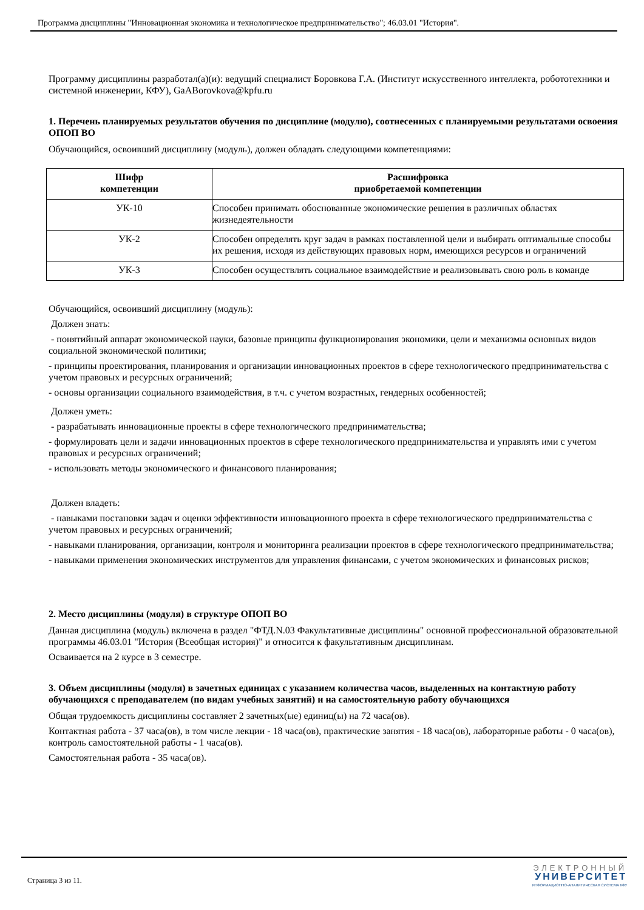Программа дисциплины "Инновационная экономика и технологическое предпринимательство"; 46.03.01 "История".
Программу дисциплины разработал(а)(и): ведущий специалист Боровкова Г.А. (Институт искусственного интеллекта, робототехники и системной инженерии, КФУ), GaABorovkova@kpfu.ru
1. Перечень планируемых результатов обучения по дисциплине (модулю), соотнесенных с планируемыми результатами освоения ОПОП ВО
Обучающийся, освоивший дисциплину (модуль), должен обладать следующими компетенциями:
| Шифр компетенции | Расшифровка приобретаемой компетенции |
| --- | --- |
| УК-10 | Способен принимать обоснованные экономические решения в различных областях жизнедеятельности |
| УК-2 | Способен определять круг задач в рамках поставленной цели и выбирать оптимальные способы их решения, исходя из действующих правовых норм, имеющихся ресурсов и ограничений |
| УК-3 | Способен осуществлять социальное взаимодействие и реализовывать свою роль в команде |
Обучающийся, освоивший дисциплину (модуль):
Должен знать:
- понятийный аппарат экономической науки, базовые принципы функционирования экономики, цели и механизмы основных видов социальной экономической политики;
- принципы проектирования, планирования и организации инновационных проектов в сфере технологического предпринимательства с учетом правовых и ресурсных ограничений;
- основы организации социального взаимодействия, в т.ч. с учетом возрастных, гендерных особенностей;
Должен уметь:
- разрабатывать инновационные проекты в сфере технологического предпринимательства;
- формулировать цели и задачи инновационных проектов в сфере технологического предпринимательства и управлять ими с учетом правовых и ресурсных ограничений;
- использовать методы экономического и финансового планирования;
Должен владеть:
- навыками постановки задач и оценки эффективности инновационного проекта в сфере технологического предпринимательства с учетом правовых и ресурсных ограничений;
- навыками планирования, организации, контроля и мониторинга реализации проектов в сфере технологического предпринимательства;
- навыками применения экономических инструментов для управления финансами, с учетом экономических и финансовых рисков;
2. Место дисциплины (модуля) в структуре ОПОП ВО
Данная дисциплина (модуль) включена в раздел "ФТД.N.03 Факультативные дисциплины" основной профессиональной образовательной программы 46.03.01 "История (Всеобщая история)" и относится к факультативным дисциплинам.
Осваивается на 2 курсе в 3 семестре.
3. Объем дисциплины (модуля) в зачетных единицах с указанием количества часов, выделенных на контактную работу обучающихся с преподавателем (по видам учебных занятий) и на самостоятельную работу обучающихся
Общая трудоемкость дисциплины составляет 2 зачетных(ые) единиц(ы) на 72 часа(ов).
Контактная работа - 37 часа(ов), в том числе лекции - 18 часа(ов), практические занятия - 18 часа(ов), лабораторные работы - 0 часа(ов), контроль самостоятельной работы - 1 часа(ов).
Самостоятельная работа - 35 часа(ов).
Страница 3 из 11.
ЭЛЕКТРОННЫЙ
УНИВЕРСИТЕТ
ИНФОРМАЦИОННО-АНАЛИТИЧЕСКАЯ СИСТЕМА КФУ